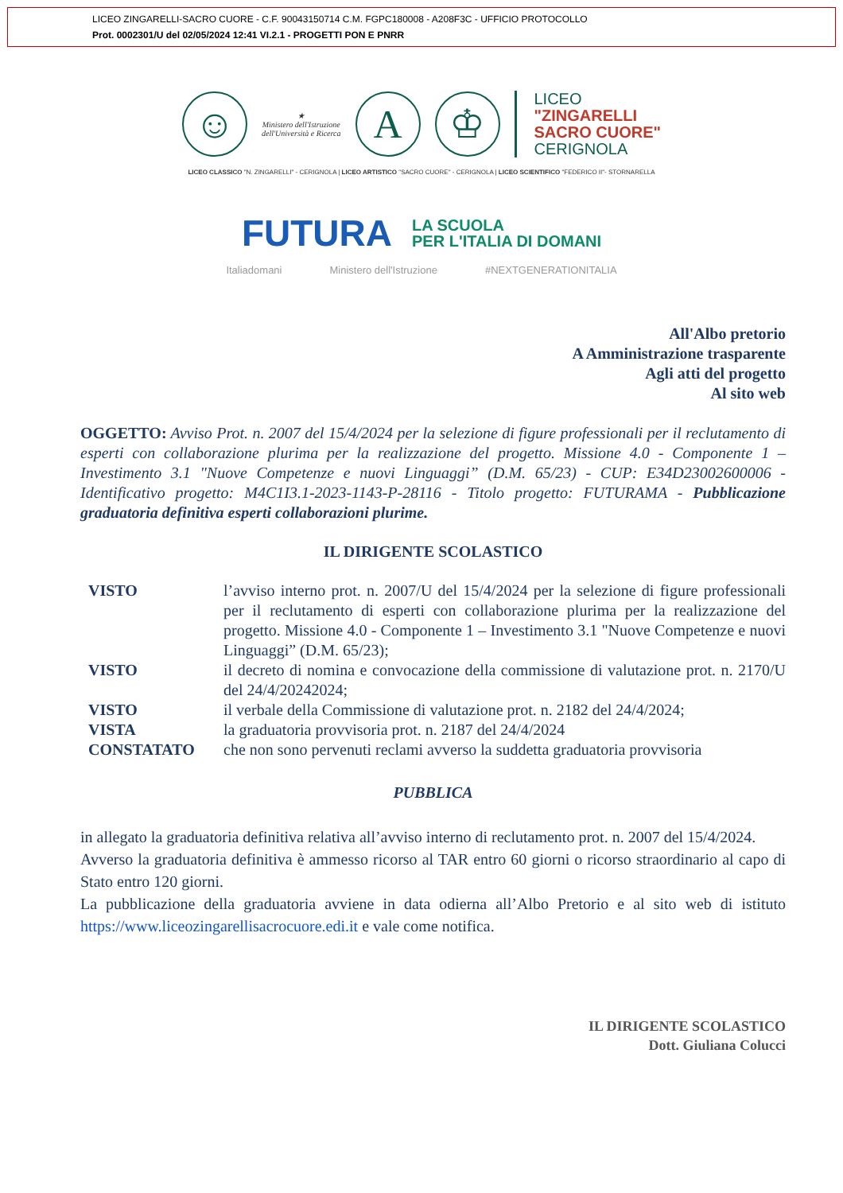LICEO ZINGARELLI-SACRO CUORE - C.F. 90043150714 C.M. FGPC180008 - A208F3C - UFFICIO PROTOCOLLO
Prot. 0002301/U del 02/05/2024 12:41 VI.2.1 - PROGETTI PON E PNRR
☺
★
Ministero dell'Istruzione
dell'Università e Ricerca
A ♔
LICEO
"ZINGARELLI
SACRO CUORE"
CERIGNOLA
LICEO CLASSICO "N. ZINGARELLI" - CERIGNOLA | LICEO ARTISTICO "SACRO CUORE" - CERIGNOLA | LICEO SCIENTIFICO "FEDERICO II"- STORNARELLA
FUTURA LA SCUOLA
PER L'ITALIA DI DOMANI
Italiadomani Ministero dell'Istruzione #NEXTGENERATIONITALIA
All'Albo pretorio
A Amministrazione trasparente
Agli atti del progetto
Al sito web
OGGETTO: Avviso Prot. n. 2007 del 15/4/2024 per la selezione di figure professionali per il reclutamento di esperti con collaborazione plurima per la realizzazione del progetto. Missione 4.0 - Componente 1 – Investimento 3.1 "Nuove Competenze e nuovi Linguaggi” (D.M. 65/23) - CUP: E34D23002600006 - Identificativo progetto: M4C1I3.1-2023-1143-P-28116 - Titolo progetto: FUTURAMA - Pubblicazione graduatoria definitiva esperti collaborazioni plurime.
IL DIRIGENTE SCOLASTICO
| VISTO | l’avviso interno prot. n. 2007/U del 15/4/2024 per la selezione di figure professionali per il reclutamento di esperti con collaborazione plurima per la realizzazione del progetto. Missione 4.0 - Componente 1 – Investimento 3.1 "Nuove Competenze e nuovi Linguaggi” (D.M. 65/23); |
| VISTO | il decreto di nomina e convocazione della commissione di valutazione prot. n. 2170/U del 24/4/20242024; |
| VISTO | il verbale della Commissione di valutazione prot. n. 2182 del 24/4/2024; |
| VISTA | la graduatoria provvisoria prot. n. 2187 del 24/4/2024 |
| CONSTATATO | che non sono pervenuti reclami avverso la suddetta graduatoria provvisoria |
PUBBLICA
in allegato la graduatoria definitiva relativa all’avviso interno di reclutamento prot. n. 2007 del 15/4/2024.
Avverso la graduatoria definitiva è ammesso ricorso al TAR entro 60 giorni o ricorso straordinario al capo di Stato entro 120 giorni.
La pubblicazione della graduatoria avviene in data odierna all’Albo Pretorio e al sito web di istituto https://www.liceozingarellisacrocuore.edi.it e vale come notifica.
IL DIRIGENTE SCOLASTICO
Dott. Giuliana Colucci